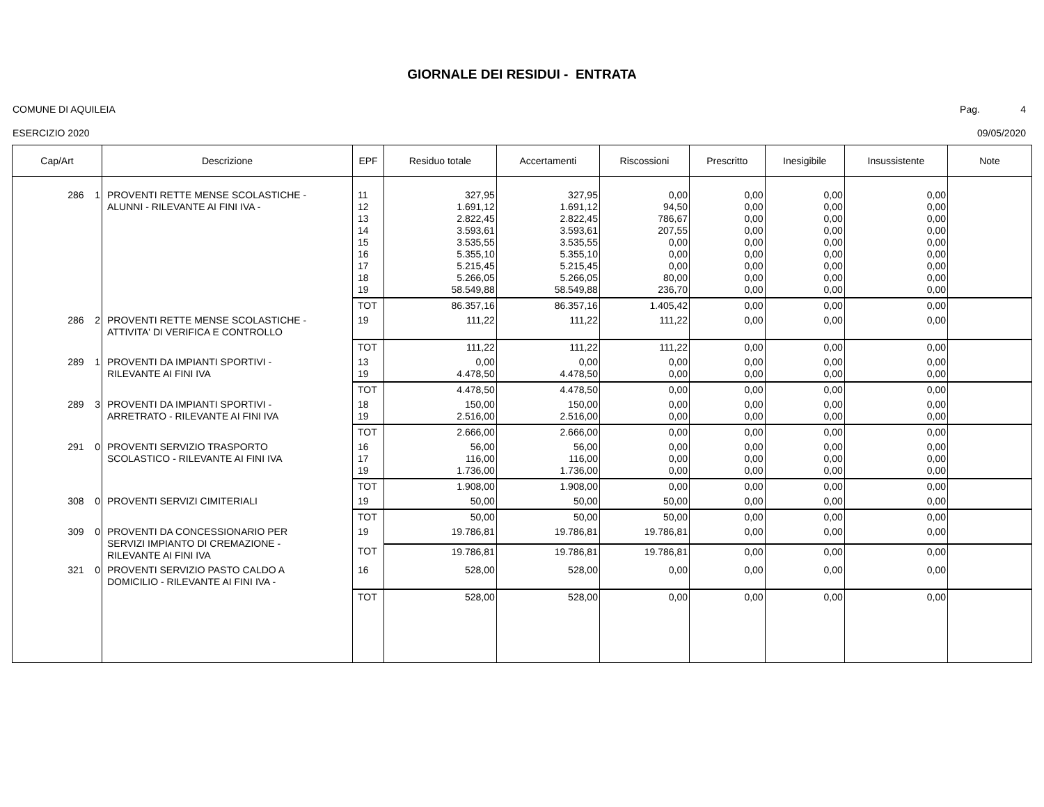GIORNALE DEI RESIDUI - ENTRATA
COMUNE DI AQUILEIA Pag. 4
ESERCIZIO 2020 09/05/2020
| Cap/Art | Descrizione | EPF | Residuo totale | Accertamenti | Riscossioni | Prescritto | Inesigibile | Insussistente | Note |
| --- | --- | --- | --- | --- | --- | --- | --- | --- | --- |
| 286 1 | PROVENTI RETTE MENSE SCOLASTICHE - ALUNNI - RILEVANTE AI FINI IVA - | 11 12 13 14 15 16 17 18 19 | 327,95 1.691,12 2.822,45 3.593,61 3.535,55 5.355,10 5.215,45 5.266,05 58.549,88 | 327,95 1.691,12 2.822,45 3.593,61 3.535,55 5.355,10 5.215,45 5.266,05 58.549,88 | 0,00 94,50 786,67 207,55 0,00 0,00 0,00 80,00 236,70 | 0,00 0,00 0,00 0,00 0,00 0,00 0,00 0,00 0,00 | 0,00 0,00 0,00 0,00 0,00 0,00 0,00 0,00 0,00 | 0,00 0,00 0,00 0,00 0,00 0,00 0,00 0,00 0,00 | |
| | | TOT | 86.357,16 | 86.357,16 | 1.405,42 | 0,00 | 0,00 | 0,00 | |
| 286 2 | PROVENTI RETTE MENSE SCOLASTICHE - ATTIVITA' DI VERIFICA E CONTROLLO | 19 | 111,22 | 111,22 | 111,22 | 0,00 | 0,00 | 0,00 | |
| | | TOT | 111,22 | 111,22 | 111,22 | 0,00 | 0,00 | 0,00 | |
| 289 1 | PROVENTI DA IMPIANTI SPORTIVI - RILEVANTE AI FINI IVA | 13 19 | 0,00 4.478,50 | 0,00 4.478,50 | 0,00 0,00 | 0,00 0,00 | 0,00 0,00 | 0,00 0,00 | |
| | | TOT | 4.478,50 | 4.478,50 | 0,00 | 0,00 | 0,00 | 0,00 | |
| 289 3 | PROVENTI DA IMPIANTI SPORTIVI - ARRETRATO - RILEVANTE AI FINI IVA | 18 19 | 150,00 2.516,00 | 150,00 2.516,00 | 0,00 0,00 | 0,00 0,00 | 0,00 0,00 | 0,00 0,00 | |
| | | TOT | 2.666,00 | 2.666,00 | 0,00 | 0,00 | 0,00 | 0,00 | |
| 291 0 | PROVENTI SERVIZIO TRASPORTO SCOLASTICO - RILEVANTE AI FINI IVA | 16 17 19 | 56,00 116,00 1.736,00 | 56,00 116,00 1.736,00 | 0,00 0,00 0,00 | 0,00 0,00 0,00 | 0,00 0,00 0,00 | 0,00 0,00 0,00 | |
| | | TOT | 1.908,00 | 1.908,00 | 0,00 | 0,00 | 0,00 | 0,00 | |
| 308 0 | PROVENTI SERVIZI CIMITERIALI | 19 | 50,00 | 50,00 | 50,00 | 0,00 | 0,00 | 0,00 | |
| | | TOT | 50,00 | 50,00 | 50,00 | 0,00 | 0,00 | 0,00 | |
| 309 0 | PROVENTI DA CONCESSIONARIO PER SERVIZI IMPIANTO DI CREMAZIONE - RILEVANTE AI FINI IVA | 19 | 19.786,81 | 19.786,81 | 19.786,81 | 0,00 | 0,00 | 0,00 | |
| | | TOT | 19.786,81 | 19.786,81 | 19.786,81 | 0,00 | 0,00 | 0,00 | |
| 321 0 | PROVENTI SERVIZIO PASTO CALDO A DOMICILIO - RILEVANTE AI FINI IVA - | 16 | 528,00 | 528,00 | 0,00 | 0,00 | 0,00 | 0,00 | |
| | | TOT | 528,00 | 528,00 | 0,00 | 0,00 | 0,00 | 0,00 | |